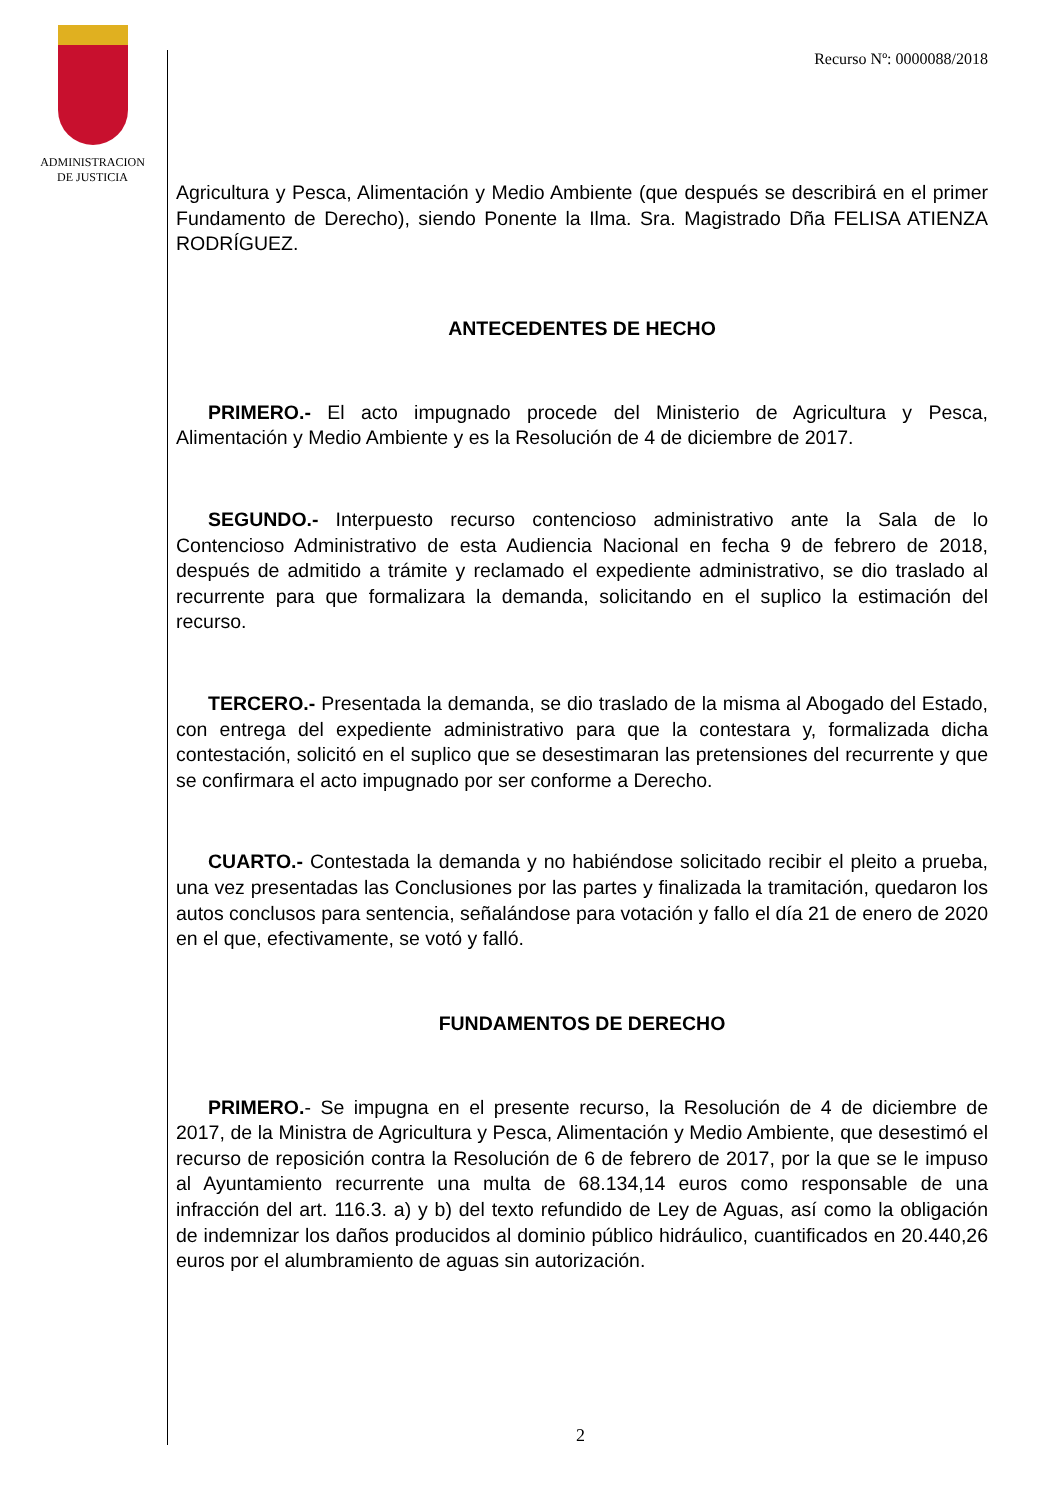ADMINISTRACION
DE JUSTICIA
Recurso Nº: 0000088/2018
Agricultura y Pesca, Alimentación y Medio Ambiente (que después se describirá en el primer Fundamento de Derecho), siendo Ponente la Ilma. Sra. Magistrado Dña FELISA ATIENZA RODRÍGUEZ.
ANTECEDENTES DE HECHO
PRIMERO.- El acto impugnado procede del Ministerio de Agricultura y Pesca, Alimentación y Medio Ambiente y es la Resolución de 4 de diciembre de 2017.
SEGUNDO.- Interpuesto recurso contencioso administrativo ante la Sala de lo Contencioso Administrativo de esta Audiencia Nacional en fecha 9 de febrero de 2018, después de admitido a trámite y reclamado el expediente administrativo, se dio traslado al recurrente para que formalizara la demanda, solicitando en el suplico la estimación del recurso.
TERCERO.- Presentada la demanda, se dio traslado de la misma al Abogado del Estado, con entrega del expediente administrativo para que la contestara y, formalizada dicha contestación, solicitó en el suplico que se desestimaran las pretensiones del recurrente y que se confirmara el acto impugnado por ser conforme a Derecho.
CUARTO.- Contestada la demanda y no habiéndose solicitado recibir el pleito a prueba, una vez presentadas las Conclusiones por las partes y finalizada la tramitación, quedaron los autos conclusos para sentencia, señalándose para votación y fallo el día 21 de enero de 2020 en el que, efectivamente, se votó y falló.
FUNDAMENTOS DE DERECHO
PRIMERO.- Se impugna en el presente recurso, la Resolución de 4 de diciembre de 2017, de la Ministra de Agricultura y Pesca, Alimentación y Medio Ambiente, que desestimó el recurso de reposición contra la Resolución de 6 de febrero de 2017, por la que se le impuso al Ayuntamiento recurrente una multa de 68.134,14 euros como responsable de una infracción del art. 116.3. a) y b) del texto refundido de Ley de Aguas, así como la obligación de indemnizar los daños producidos al dominio público hidráulico, cuantificados en 20.440,26 euros por el alumbramiento de aguas sin autorización.
2